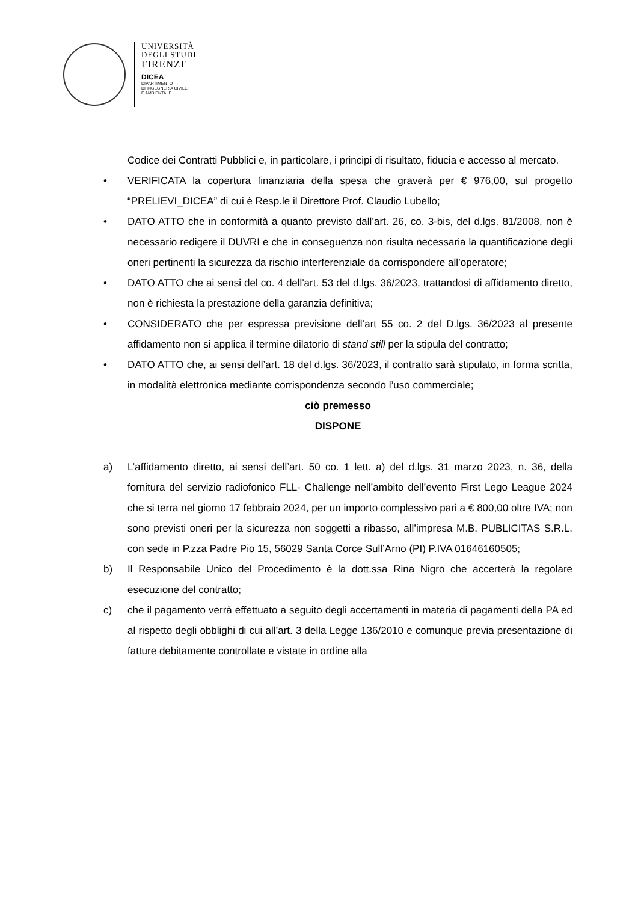UNIVERSITÀ
DEGLI STUDI
FIRENZE
DICEA
DIPARTIMENTO
DI INGEGNERIA CIVILE
E AMBIENTALE
Codice dei Contratti Pubblici e, in particolare, i principi di risultato, fiducia e accesso al mercato.
• VERIFICATA la copertura finanziaria della spesa che graverà per € 976,00, sul progetto “PRELIEVI_DICEA” di cui è Resp.le il Direttore Prof. Claudio Lubello;
• DATO ATTO che in conformità a quanto previsto dall’art. 26, co. 3-bis, del d.lgs. 81/2008, non è necessario redigere il DUVRI e che in conseguenza non risulta necessaria la quantificazione degli oneri pertinenti la sicurezza da rischio interferenziale da corrispondere all’operatore;
• DATO ATTO che ai sensi del co. 4 dell'art. 53 del d.lgs. 36/2023, trattandosi di affidamento diretto, non è richiesta la prestazione della garanzia definitiva;
• CONSIDERATO che per espressa previsione dell’art 55 co. 2 del D.lgs. 36/2023 al presente affidamento non si applica il termine dilatorio di stand still per la stipula del contratto;
• DATO ATTO che, ai sensi dell’art. 18 del d.lgs. 36/2023, il contratto sarà stipulato, in forma scritta, in modalità elettronica mediante corrispondenza secondo l’uso commerciale;
ciò premesso
DISPONE
a) L’affidamento diretto, ai sensi dell’art. 50 co. 1 lett. a) del d.lgs. 31 marzo 2023, n. 36, della fornitura del servizio radiofonico FLL- Challenge nell’ambito dell’evento First Lego League 2024 che si terra nel giorno 17 febbraio 2024, per un importo complessivo pari a € 800,00 oltre IVA; non sono previsti oneri per la sicurezza non soggetti a ribasso, all’impresa M.B. PUBLICITAS S.R.L. con sede in P.zza Padre Pio 15, 56029 Santa Corce Sull’Arno (PI) P.IVA 01646160505;
b) Il Responsabile Unico del Procedimento è la dott.ssa Rina Nigro che accerterà la regolare esecuzione del contratto;
c) che il pagamento verrà effettuato a seguito degli accertamenti in materia di pagamenti della PA ed al rispetto degli obblighi di cui all’art. 3 della Legge 136/2010 e comunque previa presentazione di fatture debitamente controllate e vistate in ordine alla